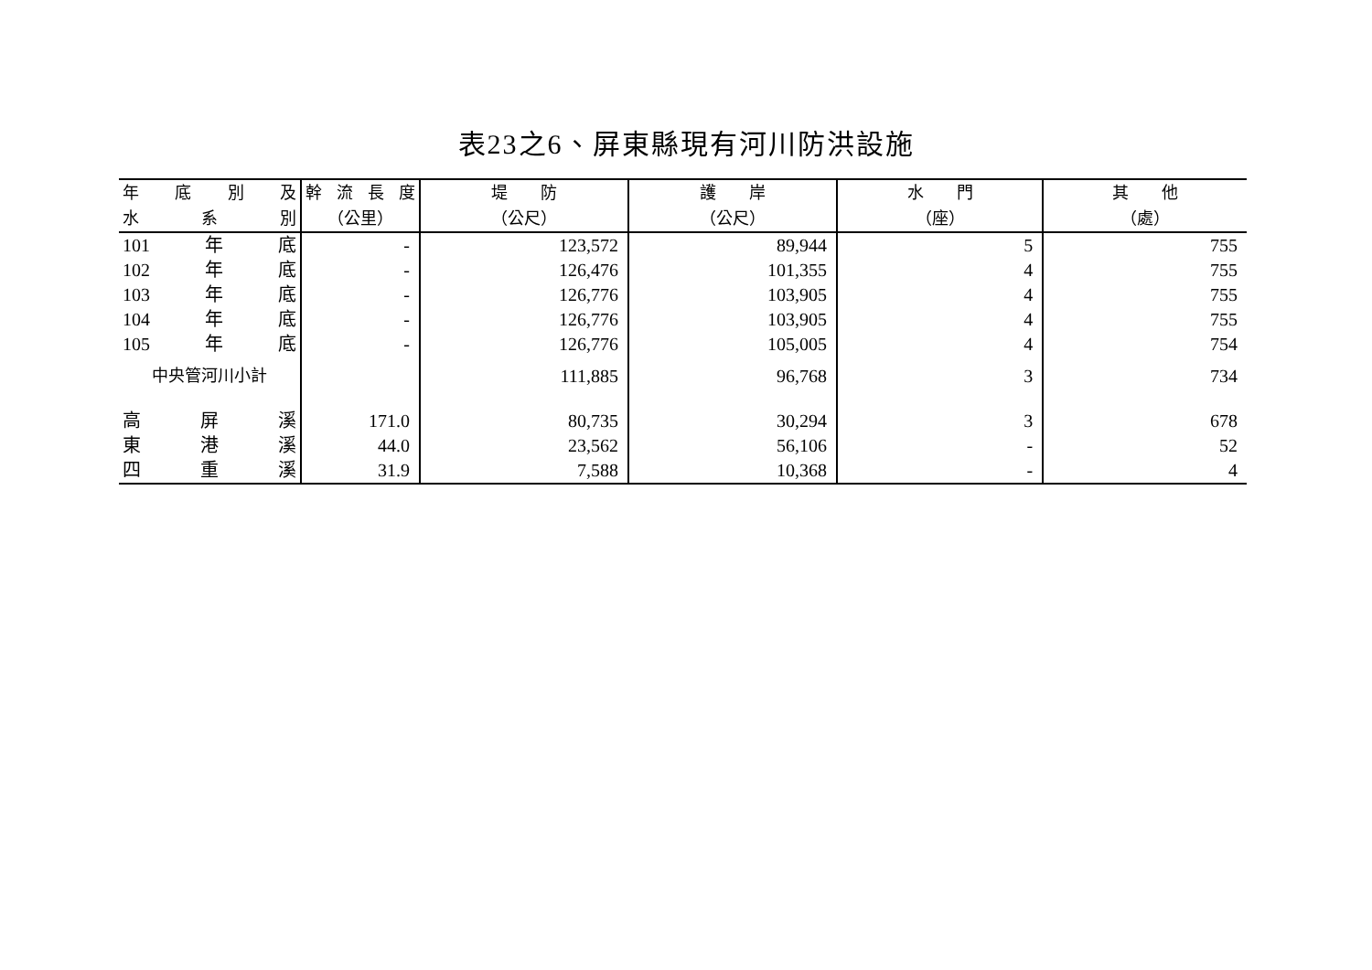表23之6、屏東縣現有河川防洪設施
| 年 底 別 及 | 幹 流 長 度 | 堤 防 | 護 岸 | 水 門 | 其 他 |
| --- | --- | --- | --- | --- | --- |
| 水 系 別 | （公里） | （公尺） | （公尺） | （座） | （處） |
| 101 年 底 | - | 123,572 | 89,944 | 5 | 755 |
| 102 年 底 | - | 126,476 | 101,355 | 4 | 755 |
| 103 年 底 | - | 126,776 | 103,905 | 4 | 755 |
| 104 年 底 | - | 126,776 | 103,905 | 4 | 755 |
| 105 年 底 | - | 126,776 | 105,005 | 4 | 754 |
| 中央管河川小計 | | 111,885 | 96,768 | 3 | 734 |
| 高 屏 溪 | 171.0 | 80,735 | 30,294 | 3 | 678 |
| 東 港 溪 | 44.0 | 23,562 | 56,106 | - | 52 |
| 四 重 溪 | 31.9 | 7,588 | 10,368 | - | 4 |